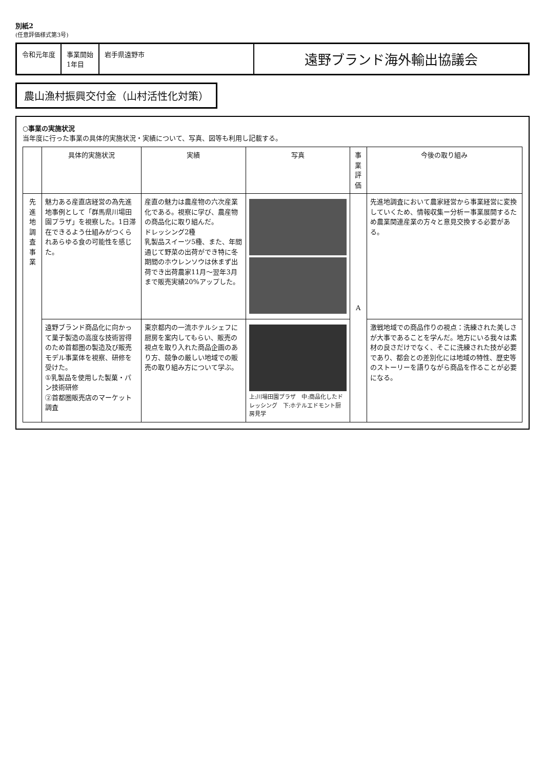別紙2
(任意評価様式第3号)
令和元年度 事業開始
1年目
岩手県遠野市
遠野ブランド海外輸出協議会
農山漁村振興交付金（山村活性化対策）
○事業の実施状況
当年度に行った事業の具体的実施状況・実績について、写真、図等も利用し記載する。
| | 具体的実施状況 | 実績 | 写真 | 事業評価 | 今後の取り組み |
| --- | --- | --- | --- | --- | --- |
| 先進地調査事業 | 魅力ある産直店経営の為先進地事例として「群馬県川場田園プラザ」を視察した。1日滞在できるよう仕組みがつくられあらゆる食の可能性を感じた。 | 産直の魅力は農産物の六次産業化である。視察に学び、農産物の商品化に取り組んだ。 ドレッシング2種 乳製品スイーツ5種、また、年間通じて野菜の出荷ができ特に冬期間のホウレンソウは休まず出荷でき出荷農家11月～翌年3月まで販売実績20%アップした。 | | A | 先進地調査において農家経営から事業経営に変換していくため、情報収集ー分析ー事業展開するため農業関連産業の方々と意見交換する必要がある。 |
| | 遠野ブランド商品化に向かって菓子製造の高度な技術習得のため首都圏の製造及び販売モデル事業体を視察、研修を受けた。 ①乳製品を使用した製菓・パン技術研修 ②首都圏販売店のマーケット調査 | 東京都内の一流ホテルシェフに厨房を案内してもらい、販売の視点を取り入れた商品企画のあり方、競争の厳しい地域での販売の取り組み方について学ぶ。 | 上:川場田園プラザ 中:商品化したドレッシング 下:ホテルエドモント厨房見学 | | 激戦地域での商品作りの視点：洗練された美しさが大事であることを学んだ。地方にいる我々は素材の良さだけでなく、そこに洗練された技が必要であり、都会との差別化には地域の特性、歴史等のストーリーを語りながら商品を作ることが必要になる。 |